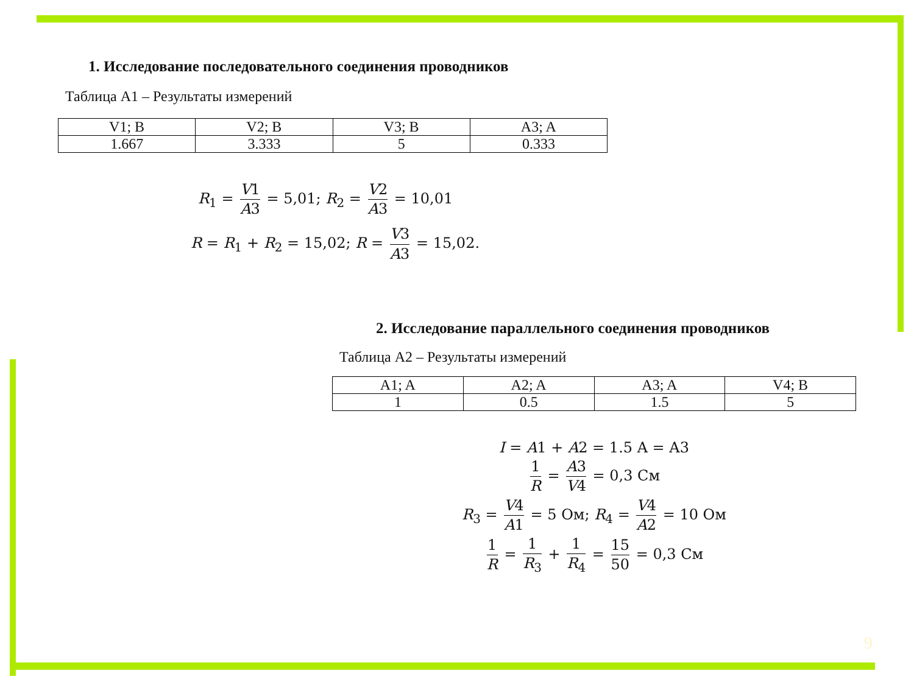1. Исследование последовательного соединения проводников
Таблица А1 – Результаты измерений
| V1; В | V2; В | V3; В | A3; A |
| --- | --- | --- | --- |
| 1.667 | 3.333 | 5 | 0.333 |
R<sub>1</sub> = V1 A3 = 5,01; R<sub>2</sub> = V2 A3 = 10,01
R = R<sub>1</sub> + R<sub>2</sub> = 15,02; R = V3 A3 = 15,02.
2. Исследование параллельного соединения проводников
Таблица А2 – Результаты измерений
| A1; A | A2; A | A3; A | V4; В |
| --- | --- | --- | --- |
| 1 | 0.5 | 1.5 | 5 |
I = A1 + A2 = 1.5 A = A3
1 R = A3 V4 = 0,3 См
R<sub>3</sub> = V4 A1 = 5 Ом; R<sub>4</sub> = V4 A2 = 10 Ом
1 R = 1 R<sub>3</sub> + 1 R<sub>4</sub> = 15 50 = 0,3 См
9